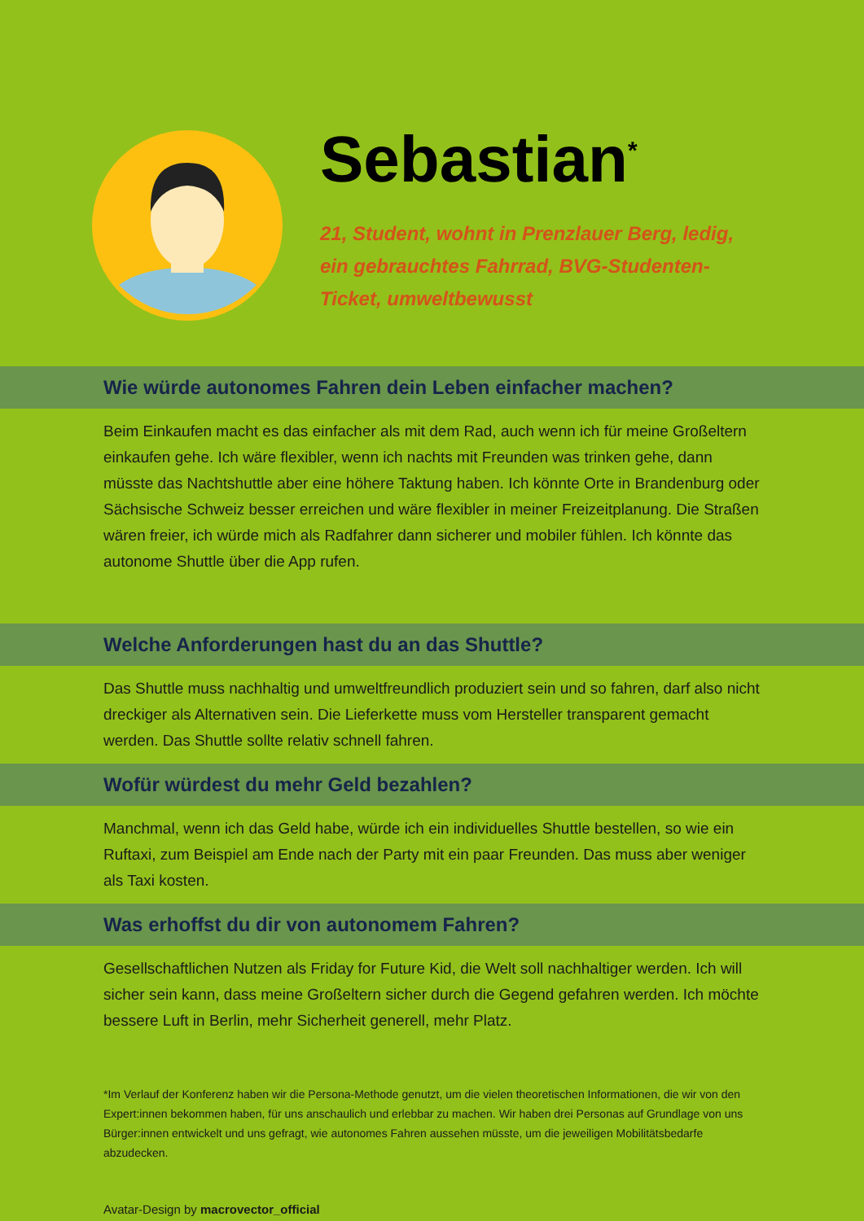Sebastian<sup>*</sup>
21, Student, wohnt in Prenzlauer Berg, ledig, ein gebrauchtes Fahrrad, BVG-Studenten-Ticket, umweltbewusst
Wie würde autonomes Fahren dein Leben einfacher machen?
Beim Einkaufen macht es das einfacher als mit dem Rad, auch wenn ich für meine Großeltern einkaufen gehe. Ich wäre flexibler, wenn ich nachts mit Freunden was trinken gehe, dann müsste das Nachtshuttle aber eine höhere Taktung haben. Ich könnte Orte in Brandenburg oder Sächsische Schweiz besser erreichen und wäre flexibler in meiner Freizeitplanung. Die Straßen wären freier, ich würde mich als Radfahrer dann sicherer und mobiler fühlen. Ich könnte das autonome Shuttle über die App rufen.
Welche Anforderungen hast du an das Shuttle?
Das Shuttle muss nachhaltig und umweltfreundlich produziert sein und so fahren, darf also nicht dreckiger als Alternativen sein. Die Lieferkette muss vom Hersteller transparent gemacht werden. Das Shuttle sollte relativ schnell fahren.
Wofür würdest du mehr Geld bezahlen?
Manchmal, wenn ich das Geld habe, würde ich ein individuelles Shuttle bestellen, so wie ein Ruftaxi, zum Beispiel am Ende nach der Party mit ein paar Freunden. Das muss aber weniger als Taxi kosten.
Was erhoffst du dir von autonomem Fahren?
Gesellschaftlichen Nutzen als Friday for Future Kid, die Welt soll nachhaltiger werden. Ich will sicher sein kann, dass meine Großeltern sicher durch die Gegend gefahren werden. Ich möchte bessere Luft in Berlin, mehr Sicherheit generell, mehr Platz.
*Im Verlauf der Konferenz haben wir die Persona-Methode genutzt, um die vielen theoretischen Informationen, die wir von den Expert:innen bekommen haben, für uns anschaulich und erlebbar zu machen. Wir haben drei Personas auf Grundlage von uns Bürger:innen entwickelt und uns gefragt, wie autonomes Fahren aussehen müsste, um die jeweiligen Mobilitätsbedarfe abzudecken.
Avatar-Design by macrovector_official